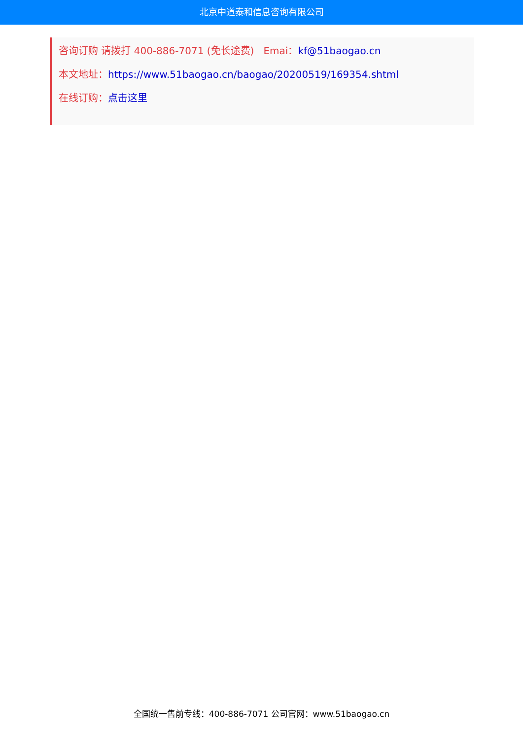北京中道泰和信息咨询有限公司
咨询订购 请拨打 400-886-7071 (免长途费) Emai：kf@51baogao.cn
本文地址：https://www.51baogao.cn/baogao/20200519/169354.shtml
在线订购：点击这里
全国统一售前专线：400-886-7071 公司官网：www.51baogao.cn